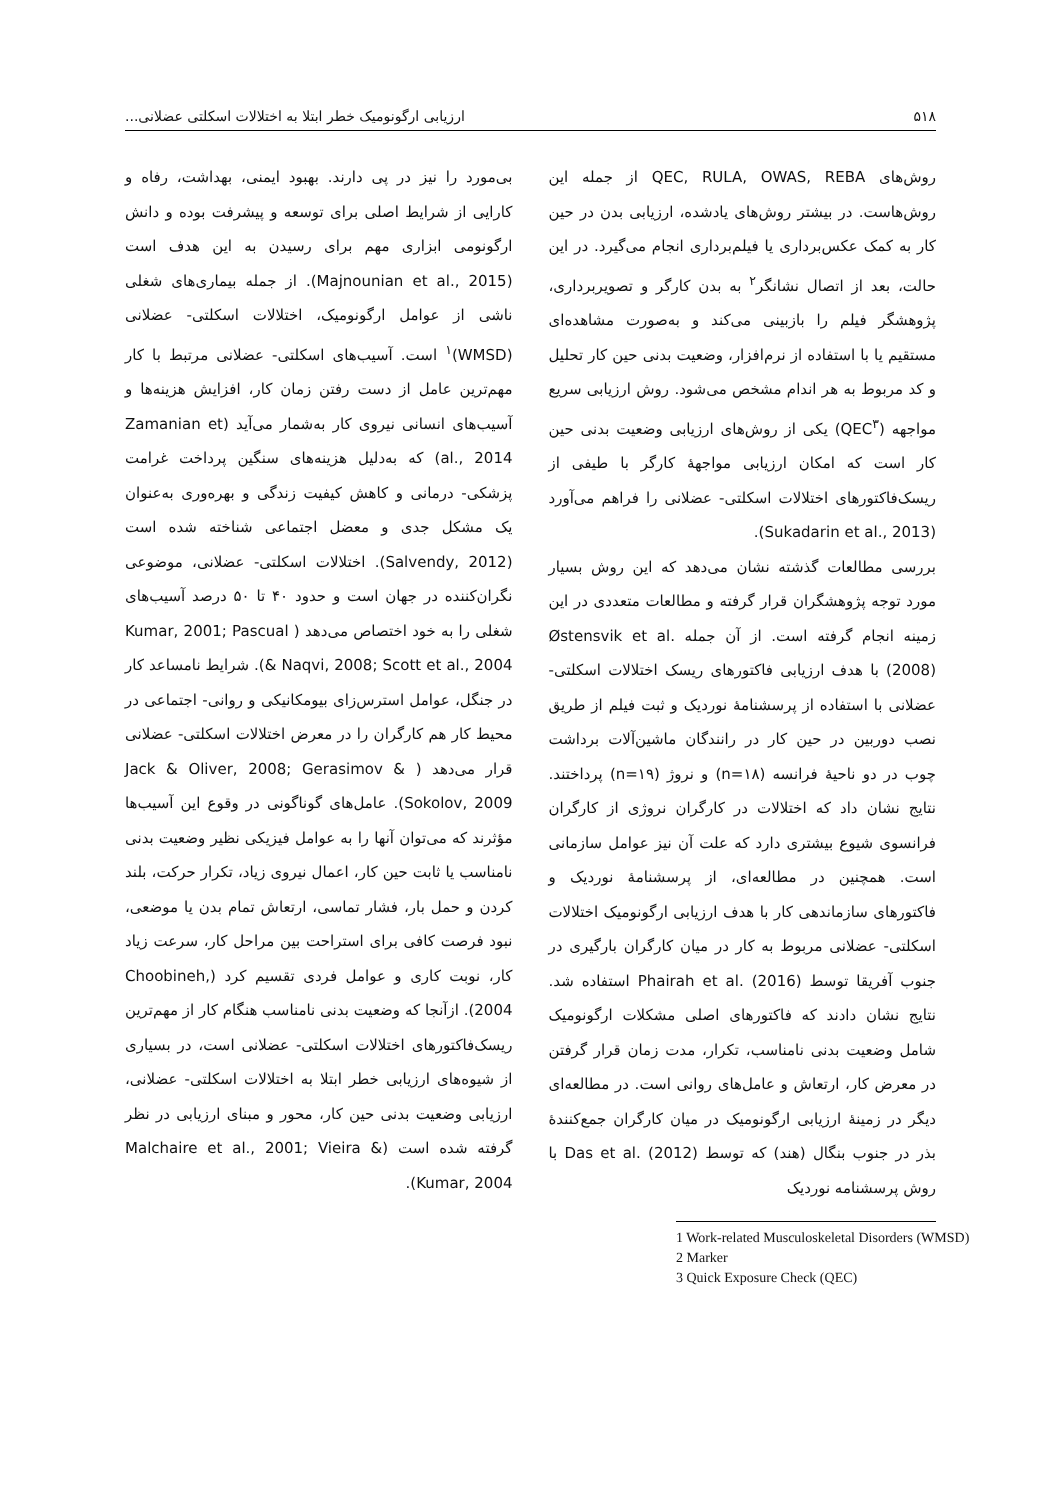۵۱۸ ارزیابی ارگونومیک خطر ابتلا به اختلالات اسکلتی عضلانی...
بی‌مورد را نیز در پی دارند. بهبود ایمنی، بهداشت، رفاه و کارایی از شرایط اصلی برای توسعه و پیشرفت بوده و دانش ارگونومی ابزاری مهم برای رسیدن به این هدف است (Majnounian et al., 2015). از جمله بیماری‌های شغلی ناشی از عوامل ارگونومیک، اختلالات اسکلتی- عضلانی (WMSD)<sup>۱</sup> است. آسیب‌های اسکلتی- عضلانی مرتبط با کار مهم‌ترین عامل از دست رفتن زمان کار، افزایش هزینه‌ها و آسیب‌های انسانی نیروی کار به‌شمار می‌آید (Zamanian et al., 2014) که به‌دلیل هزینه‌های سنگین پرداخت غرامت پزشکی- درمانی و کاهش کیفیت زندگی و بهره‌وری به‌عنوان یک مشکل جدی و معضل اجتماعی شناخته شده است (Salvendy, 2012). اختلالات اسکلتی- عضلانی، موضوعی نگران‌کننده در جهان است و حدود ۴۰ تا ۵۰ درصد آسیب‌های شغلی را به خود اختصاص می‌دهد ( Kumar, 2001; Pascual & Naqvi, 2008; Scott et al., 2004). شرایط نامساعد کار در جنگل، عوامل استرس‌زای بیومکانیکی و روانی- اجتماعی در محیط کار هم کارگران را در معرض اختلالات اسکلتی- عضلانی قرار می‌دهد ( Jack & Oliver, 2008; Gerasimov & Sokolov, 2009). عامل‌های گوناگونی در وقوع این آسیب‌ها مؤثرند که می‌توان آنها را به عوامل فیزیکی نظیر وضعیت بدنی نامناسب یا ثابت حین کار، اعمال نیروی زیاد، تکرار حرکت، بلند کردن و حمل بار، فشار تماسی، ارتعاش تمام بدن یا موضعی، نبود فرصت کافی برای استراحت بین مراحل کار، سرعت زیاد کار، نوبت کاری و عوامل فردی تقسیم کرد (Choobineh, 2004). ازآنجا که وضعیت بدنی نامناسب هنگام کار از مهم‌ترین ریسک‌فاکتورهای اختلالات اسکلتی- عضلانی است، در بسیاری از شیوه‌های ارزیابی خطر ابتلا به اختلالات اسکلتی- عضلانی، ارزیابی وضعیت بدنی حین کار، محور و مبنای ارزیابی در نظر گرفته شده است (Malchaire et al., 2001; Vieira & Kumar, 2004).
روش‌های QEC, RULA, OWAS, REBA از جمله این روش‌هاست. در بیشتر روش‌های یادشده، ارزیابی بدن در حین کار به کمک عکس‌برداری یا فیلم‌برداری انجام می‌گیرد. در این حالت، بعد از اتصال نشانگر<sup>۲</sup> به بدن کارگر و تصویربرداری، پژوهشگر فیلم را بازبینی می‌کند و به‌صورت مشاهده‌ای مستقیم یا با استفاده از نرم‌افزار، وضعیت بدنی حین کار تحلیل و کد مربوط به هر اندام مشخص می‌شود. روش ارزیابی سریع مواجهه (QEC<sup>۳</sup>) یکی از روش‌های ارزیابی وضعیت بدنی حین کار است که امکان ارزیابی مواجهۀ کارگر با طیفی از ریسک‌فاکتورهای اختلالات اسکلتی- عضلانی را فراهم می‌آورد (Sukadarin et al., 2013).
بررسی مطالعات گذشته نشان می‌دهد که این روش بسیار مورد توجه پژوهشگران قرار گرفته و مطالعات متعددی در این زمینه انجام گرفته است. از آن جمله Østensvik et al. (2008) با هدف ارزیابی فاکتورهای ریسک اختلالات اسکلتی- عضلانی با استفاده از پرسشنامۀ نوردیک و ثبت فیلم از طریق نصب دوربین در حین کار در رانندگان ماشین‌آلات برداشت چوب در دو ناحیۀ فرانسه (n=۱۸) و نروژ (n=۱۹) پرداختند. نتایج نشان داد که اختلالات در کارگران نروژی از کارگران فرانسوی شیوع بیشتری دارد که علت آن نیز عوامل سازمانی است. همچنین در مطالعه‌ای، از پرسشنامۀ نوردیک و فاکتورهای سازماندهی کار با هدف ارزیابی ارگونومیک اختلالات اسکلتی- عضلانی مربوط به کار در میان کارگران بارگیری در جنوب آفریقا توسط Phairah et al. (2016) استفاده شد. نتایج نشان دادند که فاکتورهای اصلی مشکلات ارگونومیک شامل وضعیت بدنی نامناسب، تکرار، مدت زمان قرار گرفتن در معرض کار، ارتعاش و عامل‌های روانی است. در مطالعه‌ای دیگر در زمینۀ ارزیابی ارگونومیک در میان کارگران جمع‌کنندۀ بذر در جنوب بنگال (هند) که توسط Das et al. (2012) با روش پرسشنامه نوردیک
1 Work-related Musculoskeletal Disorders (WMSD)
2 Marker
3 Quick Exposure Check (QEC)